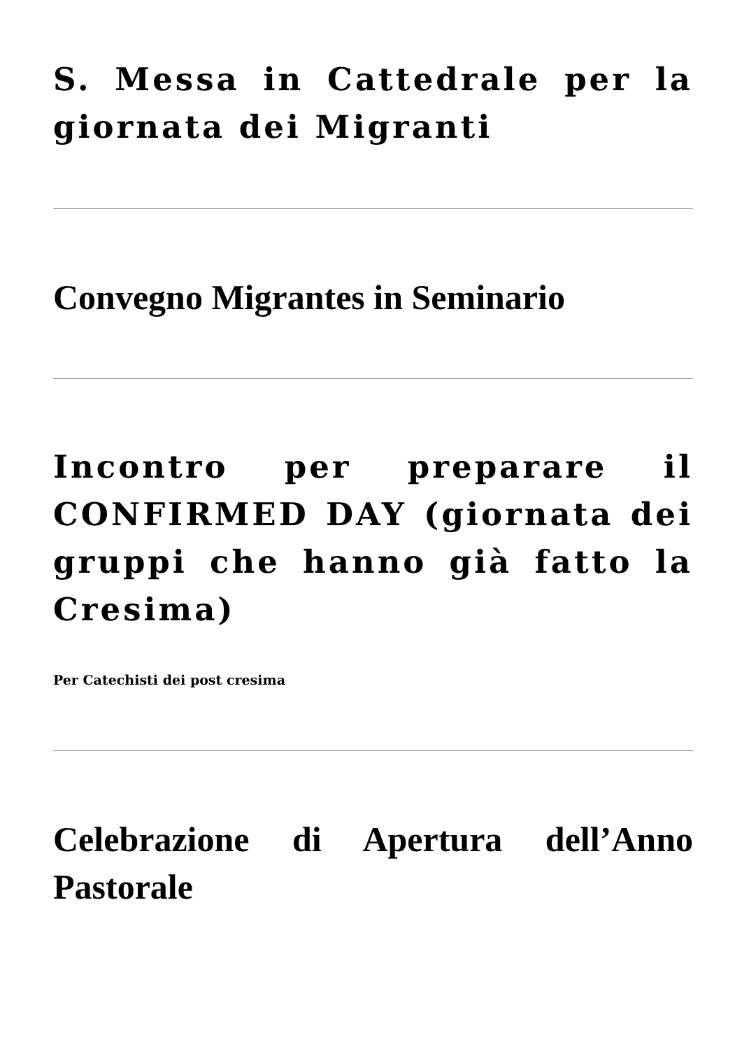S. Messa in Cattedrale per la giornata dei Migranti
Convegno Migrantes in Seminario
Incontro per preparare il CONFIRMED DAY (giornata dei gruppi che hanno già fatto la Cresima)
Per Catechisti dei post cresima
Celebrazione di Apertura dell’Anno Pastorale